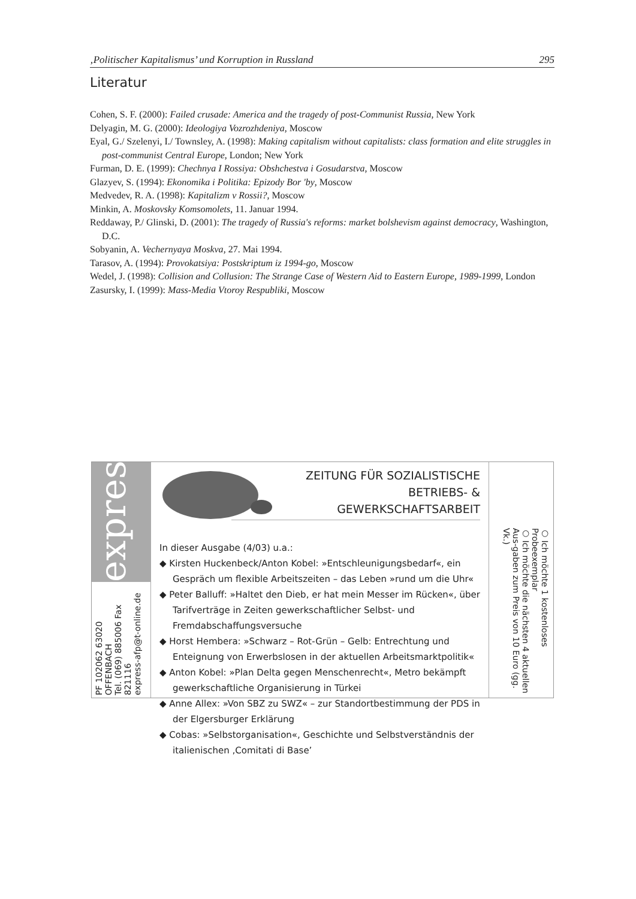‚Politischer Kapitalismus’ und Korruption in Russland 295
Literatur
Cohen, S. F. (2000): Failed crusade: America and the tragedy of post-Communist Russia, New York
Delyagin, M. G. (2000): Ideologiya Vozrozhdeniya, Moscow
Eyal, G./ Szelenyi, I./ Townsley, A. (1998): Making capitalism without capitalists: class formation and elite struggles in post-communist Central Europe, London; New York
Furman, D. E. (1999): Chechnya I Rossiya: Obshchestva i Gosudarstva, Moscow
Glazyev, S. (1994): Ekonomika i Politika: Epizody Bor 'by, Moscow
Medvedev, R. A. (1998): Kapitalizm v Rossii?, Moscow
Minkin, A. Moskovsky Komsomolets, 11. Januar 1994.
Reddaway, P./ Glinski, D. (2001): The tragedy of Russia's reforms: market bolshevism against democracy, Washington, D.C.
Sobyanin, A. Vechernyaya Moskva, 27. Mai 1994.
Tarasov, A. (1994): Provokatsiya: Postskriptum iz 1994-go, Moscow
Wedel, J. (1998): Collision and Collusion: The Strange Case of Western Aid to Eastern Europe, 1989-1999, London
Zasursky, I. (1999): Mass-Media Vtoroy Respubliki, Moscow
express
PF 102062 63020 OFFENBACH
Tel. (069) 885006 Fax 821116
express-afp@t-online.de
ZEITUNG FÜR SOZIALISTISCHE
BETRIEBS- & GEWERKSCHAFTSARBEIT
In dieser Ausgabe (4/03) u.a.:
◆ Kirsten Huckenbeck/Anton Kobel: »Entschleunigungsbedarf«, ein Gespräch um flexible Arbeitszeiten – das Leben »rund um die Uhr«
◆ Peter Balluff: »Haltet den Dieb, er hat mein Messer im Rücken«, über Tarifverträge in Zeiten gewerkschaftlicher Selbst- und Fremdabschaffungsversuche
◆ Horst Hembera: »Schwarz – Rot-Grün – Gelb: Entrechtung und Enteignung von Erwerbslosen in der aktuellen Arbeitsmarktpolitik«
◆ Anton Kobel: »Plan Delta gegen Menschenrecht«, Metro bekämpft gewerkschaftliche Organisierung in Türkei
◆ Anne Allex: »Von SBZ zu SWZ« – zur Standortbestimmung der PDS in der Elgersburger Erklärung
◆ Cobas: »Selbstorganisation«, Geschichte und Selbstverständnis der italienischen ‚Comitati di Base’
○ Ich möchte 1 kostenloses Probeexemplar
○ Ich möchte die nächsten 4 aktuellen Aus-gaben zum Preis von 10 Euro (gg. Vk.)